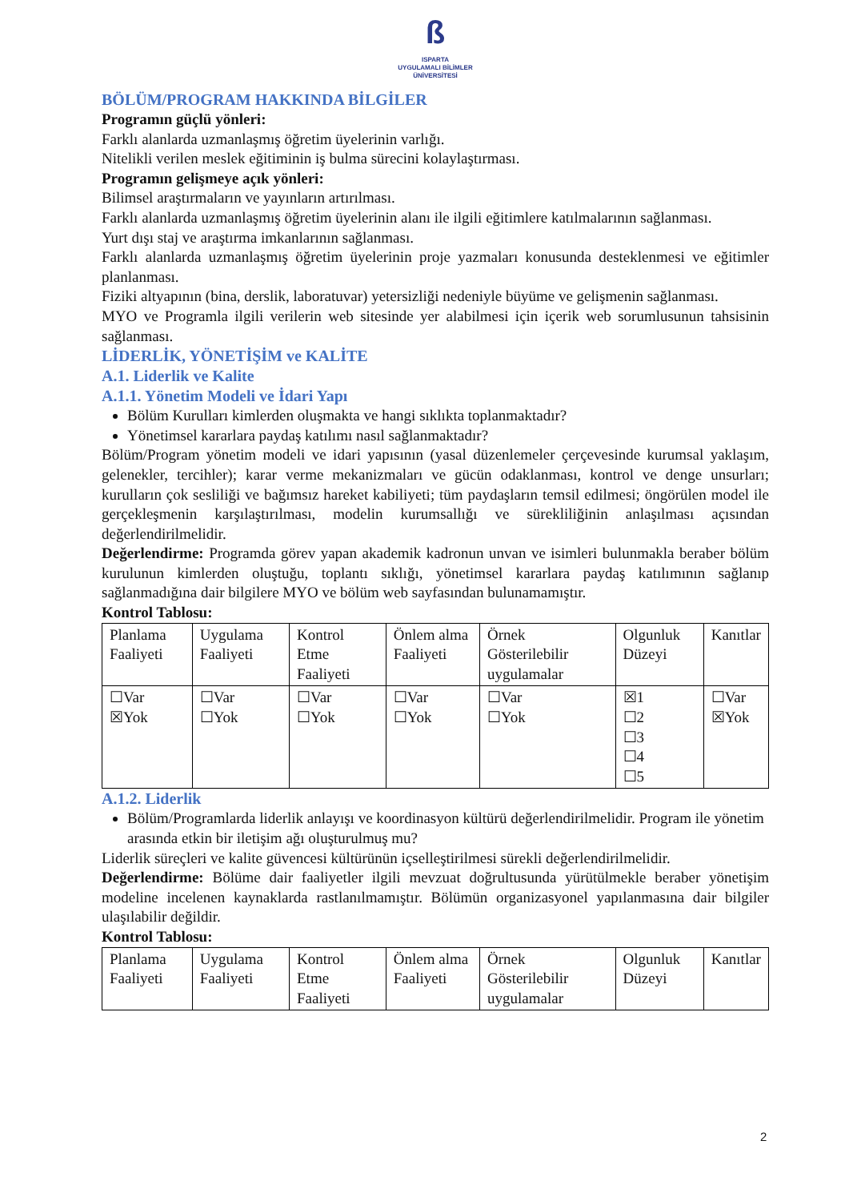ß
ISPARTA
UYGULAMALI BİLİMLER
ÜNİVERSİTESİ
BÖLÜM/PROGRAM HAKKINDA BİLGİLER
Programın güçlü yönleri:
Farklı alanlarda uzmanlaşmış öğretim üyelerinin varlığı.
Nitelikli verilen meslek eğitiminin iş bulma sürecini kolaylaştırması.
Programın gelişmeye açık yönleri:
Bilimsel araştırmaların ve yayınların artırılması.
Farklı alanlarda uzmanlaşmış öğretim üyelerinin alanı ile ilgili eğitimlere katılmalarının sağlanması.
Yurt dışı staj ve araştırma imkanlarının sağlanması.
Farklı alanlarda uzmanlaşmış öğretim üyelerinin proje yazmaları konusunda desteklenmesi ve eğitimler planlanması.
Fiziki altyapının (bina, derslik, laboratuvar) yetersizliği nedeniyle büyüme ve gelişmenin sağlanması.
MYO ve Programla ilgili verilerin web sitesinde yer alabilmesi için içerik web sorumlusunun tahsisinin sağlanması.
LİDERLİK, YÖNETİŞİM ve KALİTE
A.1. Liderlik ve Kalite
A.1.1. Yönetim Modeli ve İdari Yapı
Bölüm Kurulları kimlerden oluşmakta ve hangi sıklıkta toplanmaktadır?
Yönetimsel kararlara paydaş katılımı nasıl sağlanmaktadır?
Bölüm/Program yönetim modeli ve idari yapısının (yasal düzenlemeler çerçevesinde kurumsal yaklaşım, gelenekler, tercihler); karar verme mekanizmaları ve gücün odaklanması, kontrol ve denge unsurları; kurulların çok sesliliği ve bağımsız hareket kabiliyeti; tüm paydaşların temsil edilmesi; öngörülen model ile gerçekleşmenin karşılaştırılması, modelin kurumsallığı ve sürekliliğinin anlaşılması açısından değerlendirilmelidir.
Değerlendirme: Programda görev yapan akademik kadronun unvan ve isimleri bulunmakla beraber bölüm kurulunun kimlerden oluştuğu, toplantı sıklığı, yönetimsel kararlara paydaş katılımının sağlanıp sağlanmadığına dair bilgilere MYO ve bölüm web sayfasından bulunamamıştır.
Kontrol Tablosu:
| Planlama Faaliyeti | Uygulama Faaliyeti | Kontrol Etme Faaliyeti | Önlem alma Faaliyeti | Örnek Gösterilebilir uygulamalar | Olgunluk Düzeyi | Kanıtlar |
| ☐Var ☒Yok | ☐Var ☐Yok | ☐Var ☐Yok | ☐Var ☐Yok | ☐Var ☐Yok | ☒1 ☐2 ☐3 ☐4 ☐5 | ☐Var ☒Yok |
A.1.2. Liderlik
Bölüm/Programlarda liderlik anlayışı ve koordinasyon kültürü değerlendirilmelidir. Program ile yönetim arasında etkin bir iletişim ağı oluşturulmuş mu?
Liderlik süreçleri ve kalite güvencesi kültürünün içselleştirilmesi sürekli değerlendirilmelidir.
Değerlendirme: Bölüme dair faaliyetler ilgili mevzuat doğrultusunda yürütülmekle beraber yönetişim modeline incelenen kaynaklarda rastlanılmamıştır. Bölümün organizasyonel yapılanmasına dair bilgiler ulaşılabilir değildir.
Kontrol Tablosu:
| Planlama Faaliyeti | Uygulama Faaliyeti | Kontrol Etme Faaliyeti | Önlem alma Faaliyeti | Örnek Gösterilebilir uygulamalar | Olgunluk Düzeyi | Kanıtlar |
2